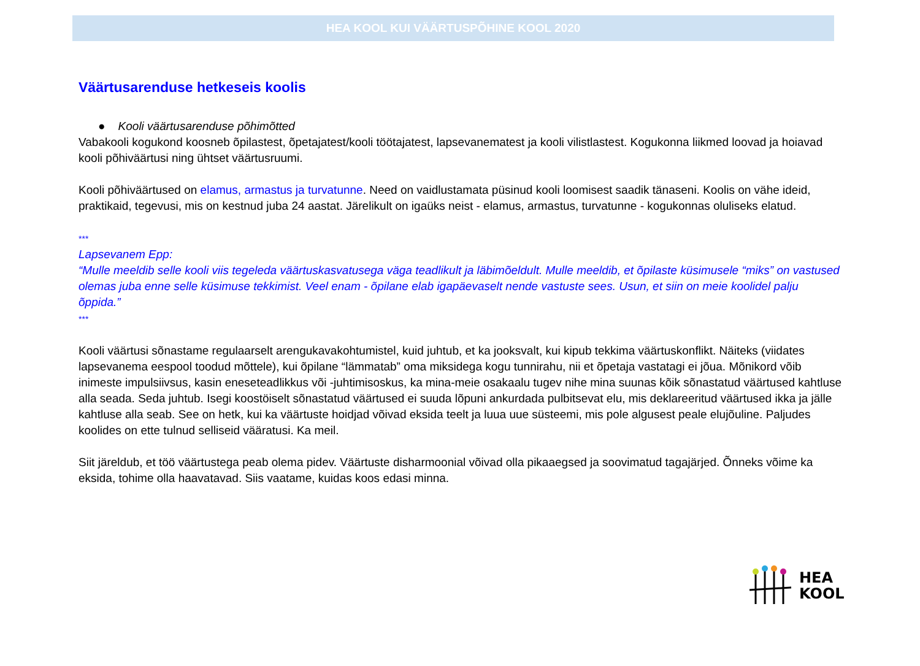HEA KOOL KUI VÄÄRTUSPÕHINE KOOL 2020
Väärtusarenduse hetkeseis koolis
● Kooli väärtusarenduse põhimõtted
Vabakooli kogukond koosneb õpilastest, õpetajatest/kooli töötajatest, lapsevanematest ja kooli vilistlastest. Kogukonna liikmed loovad ja hoiavad kooli põhiväärtusi ning ühtset väärtusruumi.
Kooli põhiväärtused on elamus, armastus ja turvatunne. Need on vaidlustamata püsinud kooli loomisest saadik tänaseni. Koolis on vähe ideid, praktikaid, tegevusi, mis on kestnud juba 24 aastat. Järelikult on igaüks neist - elamus, armastus, turvatunne - kogukonnas oluliseks elatud.
***
Lapsevanem Epp:
“Mulle meeldib selle kooli viis tegeleda väärtuskasvatusega väga teadlikult ja läbimõeldult. Mulle meeldib, et õpilaste küsimusele “miks” on vastused olemas juba enne selle küsimuse tekkimist. Veel enam - õpilane elab igapäevaselt nende vastuste sees. Usun, et siin on meie koolidel palju õppida.”
***
Kooli väärtusi sõnastame regulaarselt arengukavakohtumistel, kuid juhtub, et ka jooksvalt, kui kipub tekkima väärtuskonflikt. Näiteks (viidates lapsevanema eespool toodud mõttele), kui õpilane “lämmatab” oma miksidega kogu tunnirahu, nii et õpetaja vastatagi ei jõua. Mõnikord võib inimeste impulsiivsus, kasin eneseteadlikkus või -juhtimisoskus, ka mina-meie osakaalu tugev nihe mina suunas kõik sõnastatud väärtused kahtluse alla seada. Seda juhtub. Isegi koostöiselt sõnastatud väärtused ei suuda lõpuni ankurdada pulbitsevat elu, mis deklareeritud väärtused ikka ja jälle kahtluse alla seab. See on hetk, kui ka väärtuste hoidjad võivad eksida teelt ja luua uue süsteemi, mis pole algusest peale elujõuline. Paljudes koolides on ette tulnud selliseid vääratusi. Ka meil.
Siit järeldub, et töö väärtustega peab olema pidev. Väärtuste disharmoonial võivad olla pikaaegsed ja soovimatud tagajärjed. Õnneks võime ka eksida, tohime olla haavatavad. Siis vaatame, kuidas koos edasi minna.
HEA
KOOL